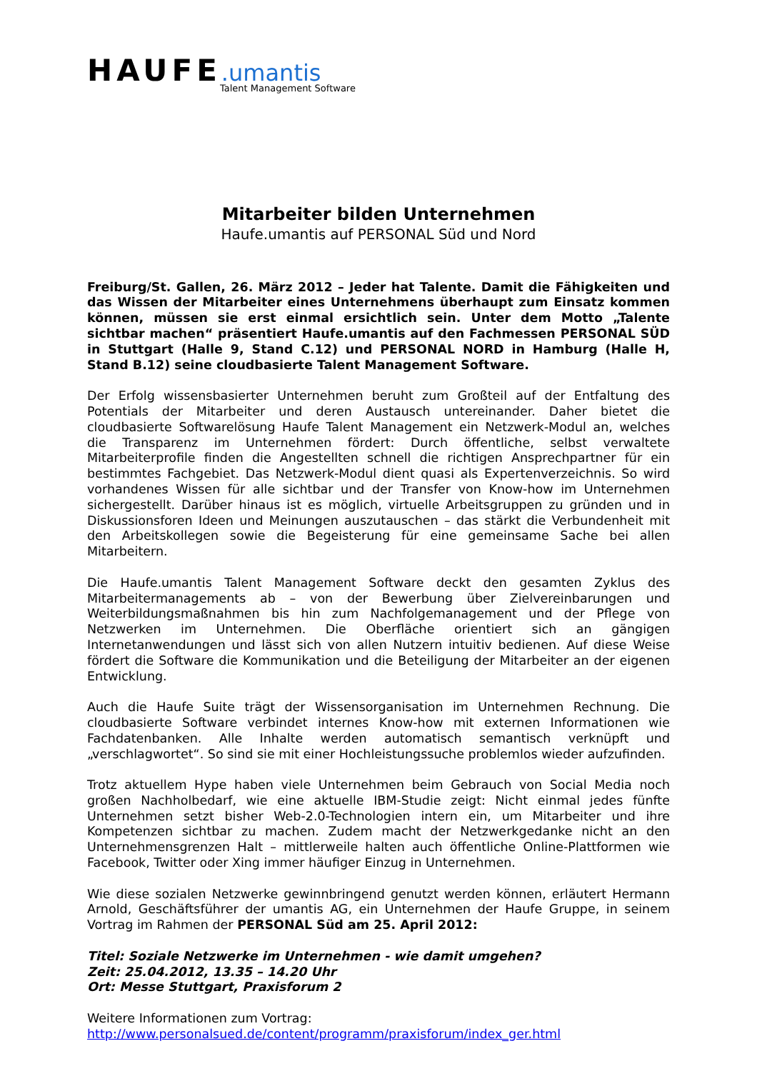HAUFE.umantis
Talent Management Software
Mitarbeiter bilden Unternehmen
Haufe.umantis auf PERSONAL Süd und Nord
Freiburg/St. Gallen, 26. März 2012 – Jeder hat Talente. Damit die Fähigkeiten und das Wissen der Mitarbeiter eines Unternehmens überhaupt zum Einsatz kommen können, müssen sie erst einmal ersichtlich sein. Unter dem Motto „Talente sichtbar machen“ präsentiert Haufe.umantis auf den Fachmessen PERSONAL SÜD in Stuttgart (Halle 9, Stand C.12) und PERSONAL NORD in Hamburg (Halle H, Stand B.12) seine cloudbasierte Talent Management Software.
Der Erfolg wissensbasierter Unternehmen beruht zum Großteil auf der Entfaltung des Potentials der Mitarbeiter und deren Austausch untereinander. Daher bietet die cloudbasierte Softwarelösung Haufe Talent Management ein Netzwerk-Modul an, welches die Transparenz im Unternehmen fördert: Durch öffentliche, selbst verwaltete Mitarbeiterprofile finden die Angestellten schnell die richtigen Ansprechpartner für ein bestimmtes Fachgebiet. Das Netzwerk-Modul dient quasi als Expertenverzeichnis. So wird vorhandenes Wissen für alle sichtbar und der Transfer von Know-how im Unternehmen sichergestellt. Darüber hinaus ist es möglich, virtuelle Arbeitsgruppen zu gründen und in Diskussionsforen Ideen und Meinungen auszutauschen – das stärkt die Verbundenheit mit den Arbeitskollegen sowie die Begeisterung für eine gemeinsame Sache bei allen Mitarbeitern.
Die Haufe.umantis Talent Management Software deckt den gesamten Zyklus des Mitarbeitermanagements ab – von der Bewerbung über Zielvereinbarungen und Weiterbildungsmaßnahmen bis hin zum Nachfolgemanagement und der Pflege von Netzwerken im Unternehmen. Die Oberfläche orientiert sich an gängigen Internetanwendungen und lässt sich von allen Nutzern intuitiv bedienen. Auf diese Weise fördert die Software die Kommunikation und die Beteiligung der Mitarbeiter an der eigenen Entwicklung.
Auch die Haufe Suite trägt der Wissensorganisation im Unternehmen Rechnung. Die cloudbasierte Software verbindet internes Know-how mit externen Informationen wie Fachdatenbanken. Alle Inhalte werden automatisch semantisch verknüpft und „verschlagwortet“. So sind sie mit einer Hochleistungssuche problemlos wieder aufzufinden.
Trotz aktuellem Hype haben viele Unternehmen beim Gebrauch von Social Media noch großen Nachholbedarf, wie eine aktuelle IBM-Studie zeigt: Nicht einmal jedes fünfte Unternehmen setzt bisher Web-2.0-Technologien intern ein, um Mitarbeiter und ihre Kompetenzen sichtbar zu machen. Zudem macht der Netzwerkgedanke nicht an den Unternehmensgrenzen Halt – mittlerweile halten auch öffentliche Online-Plattformen wie Facebook, Twitter oder Xing immer häufiger Einzug in Unternehmen.
Wie diese sozialen Netzwerke gewinnbringend genutzt werden können, erläutert Hermann Arnold, Geschäftsführer der umantis AG, ein Unternehmen der Haufe Gruppe, in seinem Vortrag im Rahmen der PERSONAL Süd am 25. April 2012:
Titel: Soziale Netzwerke im Unternehmen - wie damit umgehen?
Zeit: 25.04.2012, 13.35 – 14.20 Uhr
Ort: Messe Stuttgart, Praxisforum 2
Weitere Informationen zum Vortrag:
http://www.personalsued.de/content/programm/praxisforum/index_ger.html